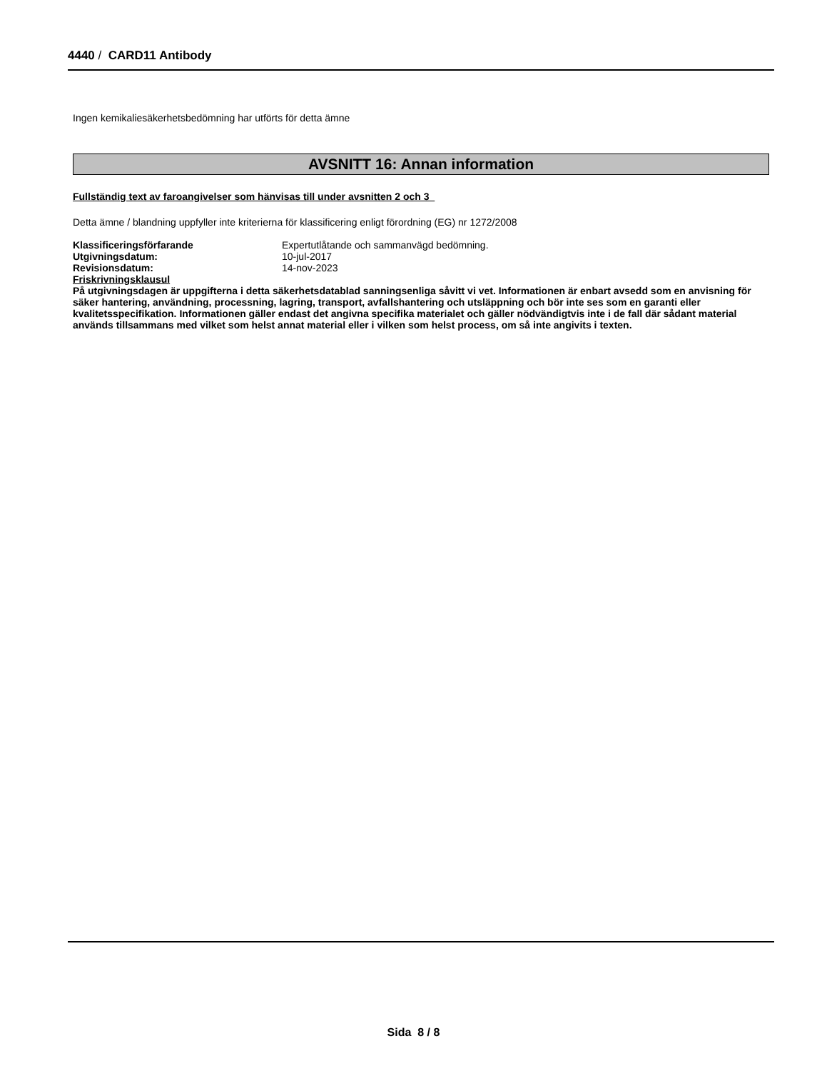4440 / CARD11 Antibody
Ingen kemikaliesäkerhetsbedömning har utförts för detta ämne
AVSNITT 16: Annan information
Fullständig text av faroangivelser som hänvisas till under avsnitten 2 och 3
Detta ämne / blandning uppfyller inte kriterierna för klassificering enligt förordning (EG) nr 1272/2008
| Klassificeringsförfarande | Expertutlåtande och sammanvägd bedömning. |
| Utgivningsdatum: | 10-jul-2017 |
| Revisionsdatum: | 14-nov-2023 |
Friskrivningsklausul
På utgivningsdagen är uppgifterna i detta säkerhetsdatablad sanningsenliga såvitt vi vet. Informationen är enbart avsedd som en anvisning för säker hantering, användning, processning, lagring, transport, avfallshantering och utsläppning och bör inte ses som en garanti eller kvalitetsspecifikation. Informationen gäller endast det angivna specifika materialet och gäller nödvändigtvis inte i de fall där sådant material används tillsammans med vilket som helst annat material eller i vilken som helst process, om så inte angivits i texten.
Sida 8 / 8